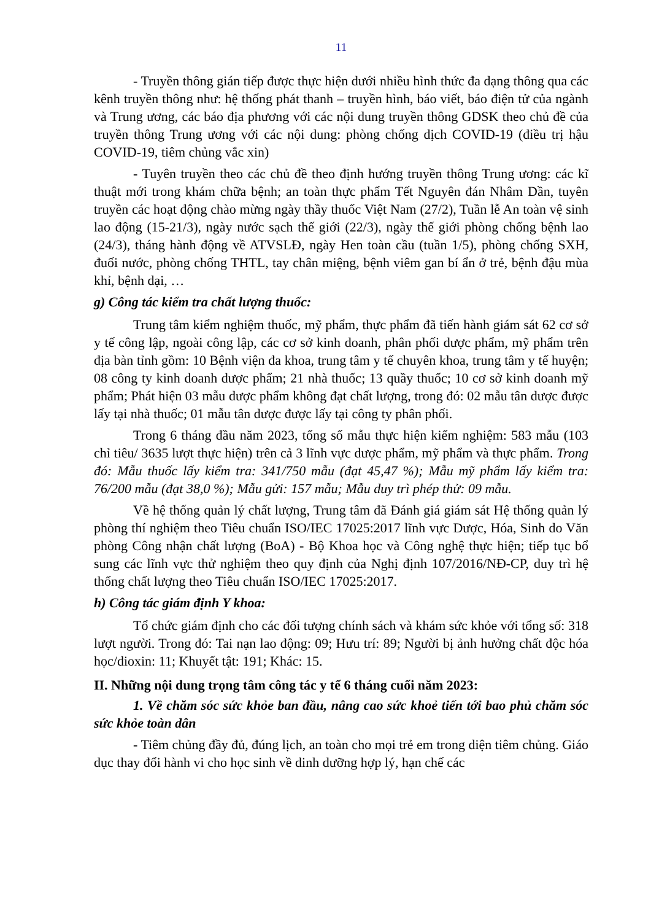11
- Truyền thông gián tiếp được thực hiện dưới nhiều hình thức đa dạng thông qua các kênh truyền thông như: hệ thống phát thanh – truyền hình, báo viết, báo điện tử của ngành và Trung ương, các báo địa phương với các nội dung truyền thông GDSK theo chủ đề của truyền thông Trung ương với các nội dung: phòng chống dịch COVID-19 (điều trị hậu COVID-19, tiêm chủng vắc xin)
- Tuyên truyền theo các chủ đề theo định hướng truyền thông Trung ương: các kĩ thuật mới trong khám chữa bệnh; an toàn thực phẩm Tết Nguyên đán Nhâm Dần, tuyên truyền các hoạt động chào mừng ngày thầy thuốc Việt Nam (27/2), Tuần lễ An toàn vệ sinh lao động (15-21/3), ngày nước sạch thế giới (22/3), ngày thế giới phòng chống bệnh lao (24/3), tháng hành động về ATVSLĐ, ngày Hen toàn cầu (tuần 1/5), phòng chống SXH, đuối nước, phòng chống THTL, tay chân miệng, bệnh viêm gan bí ẩn ở trẻ, bệnh đậu mùa khỉ, bệnh dại, …
g) Công tác kiểm tra chất lượng thuốc:
Trung tâm kiểm nghiệm thuốc, mỹ phẩm, thực phẩm đã tiến hành giám sát 62 cơ sở y tế công lập, ngoài công lập, các cơ sở kinh doanh, phân phối dược phẩm, mỹ phẩm trên địa bàn tỉnh gồm: 10 Bệnh viện đa khoa, trung tâm y tế chuyên khoa, trung tâm y tế huyện; 08 công ty kinh doanh dược phẩm; 21 nhà thuốc; 13 quầy thuốc; 10 cơ sở kinh doanh mỹ phẩm; Phát hiện 03 mẫu dược phẩm không đạt chất lượng, trong đó: 02 mẫu tân dược được lấy tại nhà thuốc; 01 mẫu tân dược được lấy tại công ty phân phối.
Trong 6 tháng đầu năm 2023, tổng số mẫu thực hiện kiểm nghiệm: 583 mẫu (103 chỉ tiêu/ 3635 lượt thực hiện) trên cả 3 lĩnh vực dược phẩm, mỹ phẩm và thực phẩm. Trong đó: Mẫu thuốc lấy kiểm tra: 341/750 mẫu (đạt 45,47 %); Mẫu mỹ phẩm lấy kiểm tra: 76/200 mẫu (đạt 38,0 %); Mẫu gửi: 157 mẫu; Mẫu duy trì phép thử: 09 mẫu.
Về hệ thống quản lý chất lượng, Trung tâm đã Đánh giá giám sát Hệ thống quản lý phòng thí nghiệm theo Tiêu chuẩn ISO/IEC 17025:2017 lĩnh vực Dược, Hóa, Sinh do Văn phòng Công nhận chất lượng (BoA) - Bộ Khoa học và Công nghệ thực hiện; tiếp tục bổ sung các lĩnh vực thử nghiệm theo quy định của Nghị định 107/2016/NĐ-CP, duy trì hệ thống chất lượng theo Tiêu chuẩn ISO/IEC 17025:2017.
h) Công tác giám định Y khoa:
Tổ chức giám định cho các đối tượng chính sách và khám sức khỏe với tổng số: 318 lượt người. Trong đó: Tai nạn lao động: 09; Hưu trí: 89; Người bị ảnh hưởng chất độc hóa học/dioxin: 11; Khuyết tật: 191; Khác: 15.
II. Những nội dung trọng tâm công tác y tế 6 tháng cuối năm 2023:
1. Về chăm sóc sức khỏe ban đầu, nâng cao sức khoẻ tiến tới bao phủ chăm sóc sức khỏe toàn dân
- Tiêm chủng đầy đủ, đúng lịch, an toàn cho mọi trẻ em trong diện tiêm chủng. Giáo dục thay đổi hành vi cho học sinh về dinh dưỡng hợp lý, hạn chế các